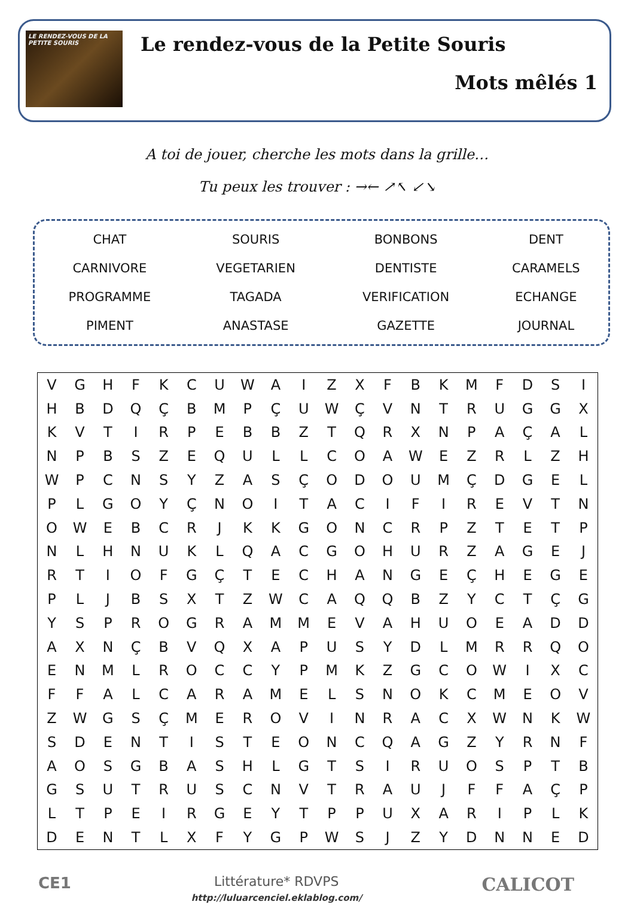LE RENDEZ-VOUS DE LA PETITE SOURIS
Le rendez-vous de la Petite Souris
Mots mêlés 1
A toi de jouer, cherche les mots dans la grille…
Tu peux les trouver : →← ↗↖ ↙↘
| CHAT | SOURIS | BONBONS | DENT |
| CARNIVORE | VEGETARIEN | DENTISTE | CARAMELS |
| PROGRAMME | TAGADA | VERIFICATION | ECHANGE |
| PIMENT | ANASTASE | GAZETTE | JOURNAL |
| V | G | H | F | K | C | U | W | A | I | Z | X | F | B | K | M | F | D | S | I |
| H | B | D | Q | Ç | B | M | P | Ç | U | W | Ç | V | N | T | R | U | G | G | X |
| K | V | T | I | R | P | E | B | B | Z | T | Q | R | X | N | P | A | Ç | A | L |
| N | P | B | S | Z | E | Q | U | L | L | C | O | A | W | E | Z | R | L | Z | H |
| W | P | C | N | S | Y | Z | A | S | Ç | O | D | O | U | M | Ç | D | G | E | L |
| P | L | G | O | Y | Ç | N | O | I | T | A | C | I | F | I | R | E | V | T | N |
| O | W | E | B | C | R | J | K | K | G | O | N | C | R | P | Z | T | E | T | P |
| N | L | H | N | U | K | L | Q | A | C | G | O | H | U | R | Z | A | G | E | J |
| R | T | I | O | F | G | Ç | T | E | C | H | A | N | G | E | Ç | H | E | G | E |
| P | L | J | B | S | X | T | Z | W | C | A | Q | Q | B | Z | Y | C | T | Ç | G |
| Y | S | P | R | O | G | R | A | M | M | E | V | A | H | U | O | E | A | D | D |
| A | X | N | Ç | B | V | Q | X | A | P | U | S | Y | D | L | M | R | R | Q | O |
| E | N | M | L | R | O | C | C | Y | P | M | K | Z | G | C | O | W | I | X | C |
| F | F | A | L | C | A | R | A | M | E | L | S | N | O | K | C | M | E | O | V |
| Z | W | G | S | Ç | M | E | R | O | V | I | N | R | A | C | X | W | N | K | W |
| S | D | E | N | T | I | S | T | E | O | N | C | Q | A | G | Z | Y | R | N | F |
| A | O | S | G | B | A | S | H | L | G | T | S | I | R | U | O | S | P | T | B |
| G | S | U | T | R | U | S | C | N | V | T | R | A | U | J | F | F | A | Ç | P |
| L | T | P | E | I | R | G | E | Y | T | P | P | U | X | A | R | I | P | L | K |
| D | E | N | T | L | X | F | Y | G | P | W | S | J | Z | Y | D | N | N | E | D |
CE1
Littérature* RDVPS
http://luluarcenciel.eklablog.com/
CALICOT